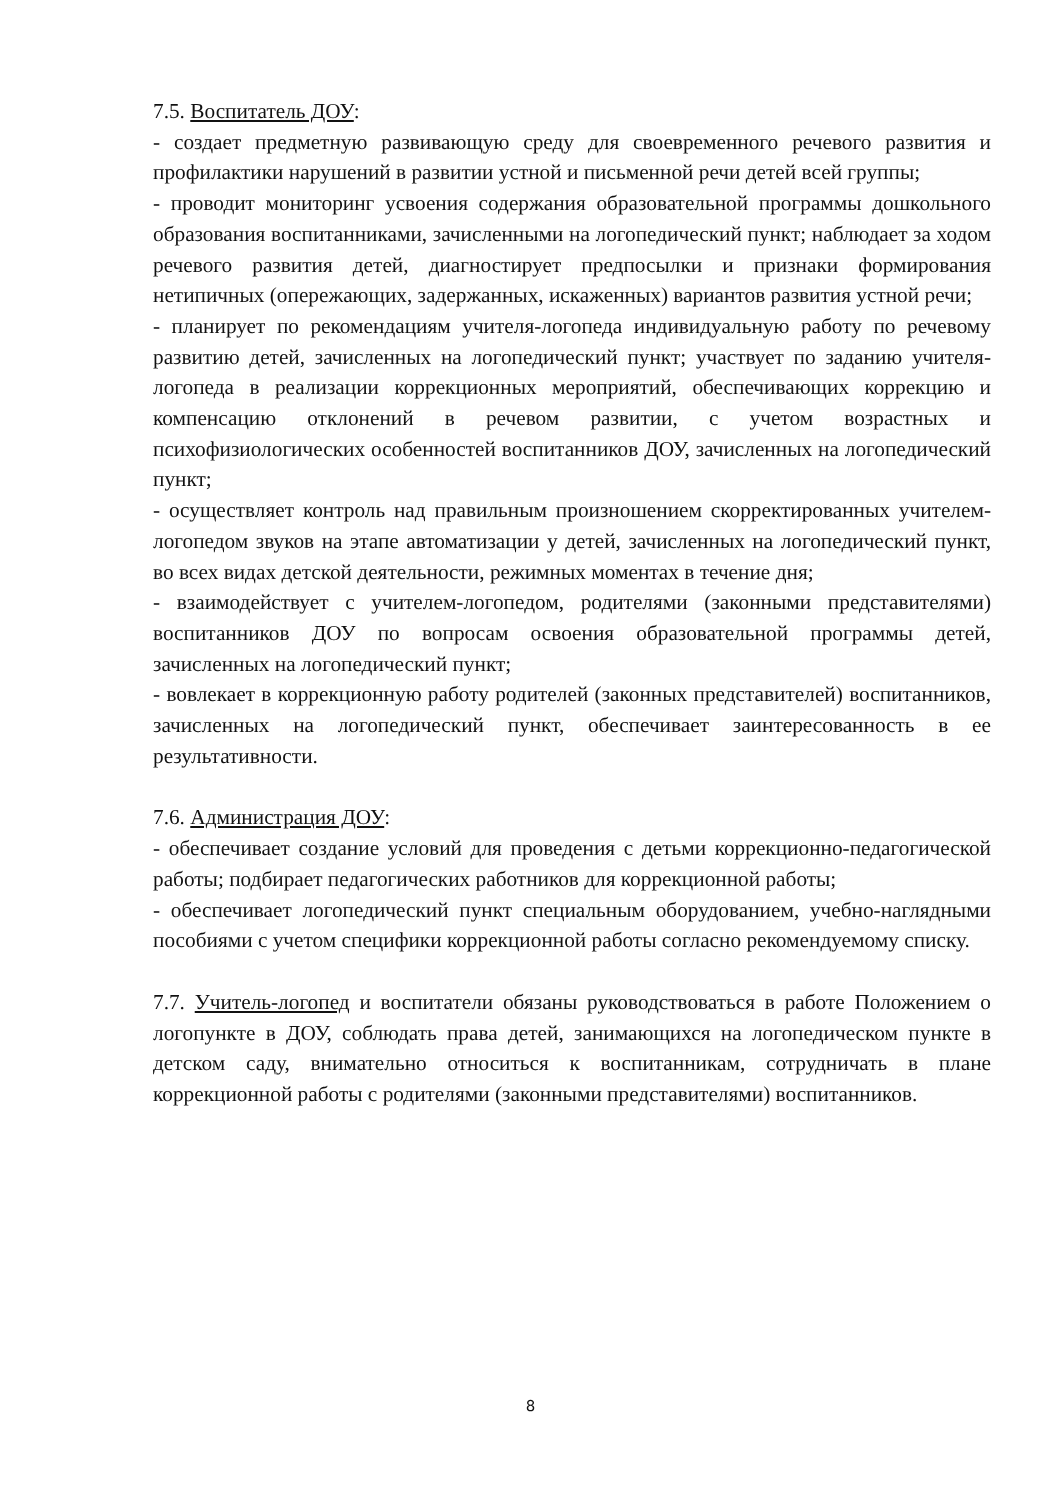7.5. Воспитатель ДОУ:
- создает предметную развивающую среду для своевременного речевого развития и профилактики нарушений в развитии устной и письменной речи детей всей группы;
- проводит мониторинг усвоения содержания образовательной программы дошкольного образования воспитанниками, зачисленными на логопедический пункт; наблюдает за ходом речевого развития детей, диагностирует предпосылки и признаки формирования нетипичных (опережающих, задержанных, искаженных) вариантов развития устной речи;
- планирует по рекомендациям учителя-логопеда индивидуальную работу по речевому развитию детей, зачисленных на логопедический пункт; участвует по заданию учителя-логопеда в реализации коррекционных мероприятий, обеспечивающих коррекцию и компенсацию отклонений в речевом развитии, с учетом возрастных и психофизиологических особенностей воспитанников ДОУ, зачисленных на логопедический пункт;
- осуществляет контроль над правильным произношением скорректированных учителем-логопедом звуков на этапе автоматизации у детей, зачисленных на логопедический пункт, во всех видах детской деятельности, режимных моментах в течение дня;
- взаимодействует с учителем-логопедом, родителями (законными представителями) воспитанников ДОУ по вопросам освоения образовательной программы детей, зачисленных на логопедический пункт;
- вовлекает в коррекционную работу родителей (законных представителей) воспитанников, зачисленных на логопедический пункт, обеспечивает заинтересованность в ее результативности.
7.6. Администрация ДОУ:
- обеспечивает создание условий для проведения с детьми коррекционно-педагогической работы; подбирает педагогических работников для коррекционной работы;
- обеспечивает логопедический пункт специальным оборудованием, учебно-наглядными пособиями с учетом специфики коррекционной работы согласно рекомендуемому списку.
7.7. Учитель-логопед и воспитатели обязаны руководствоваться в работе Положением о логопункте в ДОУ, соблюдать права детей, занимающихся на логопедическом пункте в детском саду, внимательно относиться к воспитанникам, сотрудничать в плане коррекционной работы с родителями (законными представителями) воспитанников.
8